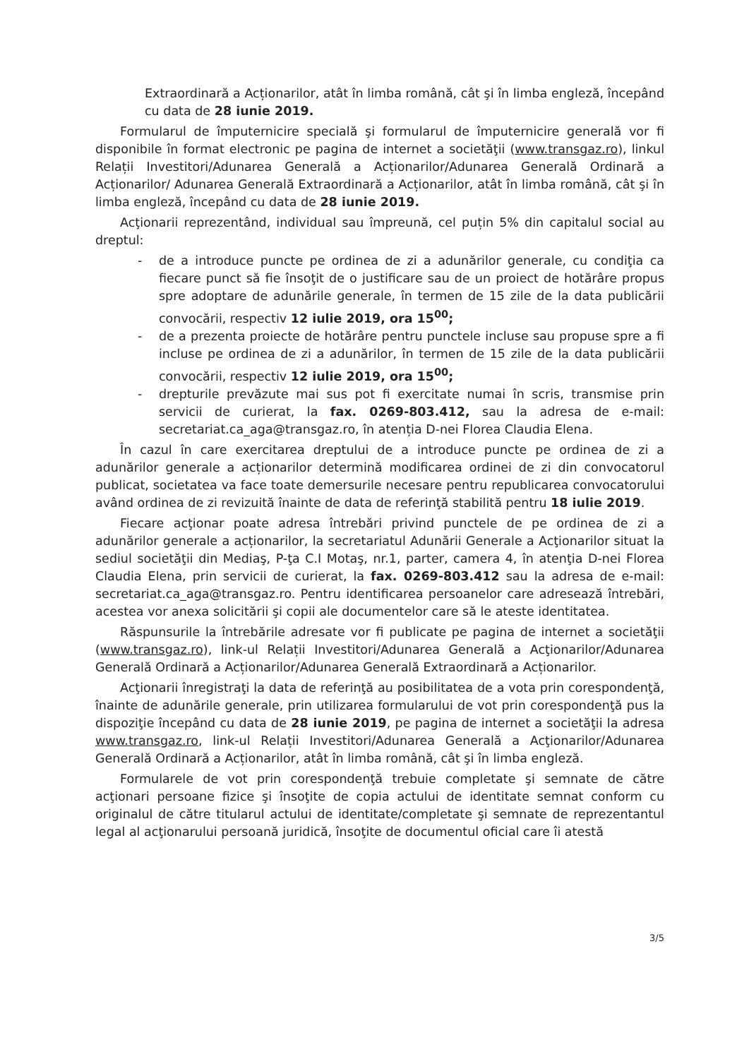Extraordinară a Acționarilor, atât în limba română, cât şi în limba engleză, începând cu data de 28 iunie 2019.
Formularul de împuternicire specială şi formularul de împuternicire generală vor fi disponibile în format electronic pe pagina de internet a societăţii (www.transgaz.ro), linkul Relații Investitori/Adunarea Generală a Acționarilor/Adunarea Generală Ordinară a Acționarilor/ Adunarea Generală Extraordinară a Acționarilor, atât în limba română, cât şi în limba engleză, începând cu data de 28 iunie 2019.
Acţionarii reprezentând, individual sau împreună, cel puțin 5% din capitalul social au dreptul:
- de a introduce puncte pe ordinea de zi a adunărilor generale, cu condiţia ca fiecare punct să fie însoţit de o justificare sau de un proiect de hotărâre propus spre adoptare de adunările generale, în termen de 15 zile de la data publicării convocării, respectiv 12 iulie 2019, ora 15<sup>00</sup>;
- de a prezenta proiecte de hotărâre pentru punctele incluse sau propuse spre a fi incluse pe ordinea de zi a adunărilor, în termen de 15 zile de la data publicării convocării, respectiv 12 iulie 2019, ora 15<sup>00</sup>;
- drepturile prevăzute mai sus pot fi exercitate numai în scris, transmise prin servicii de curierat, la fax. 0269-803.412, sau la adresa de e-mail: secretariat.ca_aga@transgaz.ro, în atenția D-nei Florea Claudia Elena.
În cazul în care exercitarea dreptului de a introduce puncte pe ordinea de zi a adunărilor generale a acționarilor determină modificarea ordinei de zi din convocatorul publicat, societatea va face toate demersurile necesare pentru republicarea convocatorului având ordinea de zi revizuită înainte de data de referinţă stabilită pentru 18 iulie 2019.
Fiecare acţionar poate adresa întrebări privind punctele de pe ordinea de zi a adunărilor generale a acționarilor, la secretariatul Adunării Generale a Acţionarilor situat la sediul societăţii din Mediaş, P-ţa C.I Motaş, nr.1, parter, camera 4, în atenţia D-nei Florea Claudia Elena, prin servicii de curierat, la fax. 0269-803.412 sau la adresa de e-mail: secretariat.ca_aga@transgaz.ro. Pentru identificarea persoanelor care adresează întrebări, acestea vor anexa solicitării şi copii ale documentelor care să le ateste identitatea.
Răspunsurile la întrebările adresate vor fi publicate pe pagina de internet a societăţii (www.transgaz.ro), link-ul Relații Investitori/Adunarea Generală a Acţionarilor/Adunarea Generală Ordinară a Acționarilor/Adunarea Generală Extraordinară a Acționarilor.
Acţionarii înregistraţi la data de referinţă au posibilitatea de a vota prin corespondenţă, înainte de adunările generale, prin utilizarea formularului de vot prin corespondenţă pus la dispoziţie începând cu data de 28 iunie 2019, pe pagina de internet a societăţii la adresa www.transgaz.ro, link-ul Relații Investitori/Adunarea Generală a Acţionarilor/Adunarea Generală Ordinară a Acționarilor, atât în limba română, cât şi în limba engleză.
Formularele de vot prin corespondenţă trebuie completate şi semnate de către acţionari persoane fizice şi însoţite de copia actului de identitate semnat conform cu originalul de către titularul actului de identitate/completate şi semnate de reprezentantul legal al acţionarului persoană juridică, însoţite de documentul oficial care îi atestă
3/5